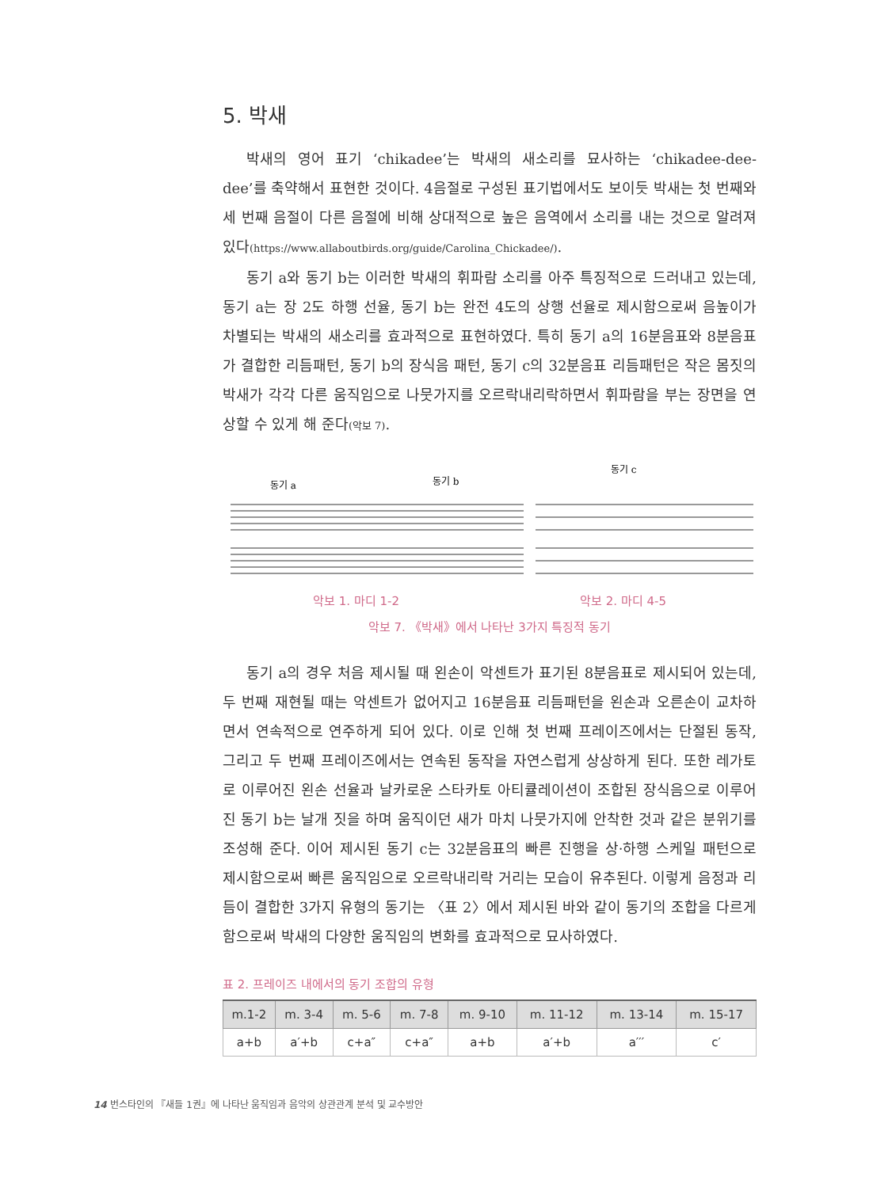5. 박새
박새의 영어 표기 ‘chikadee’는 박새의 새소리를 묘사하는 ‘chikadee-dee-dee’를 축약해서 표현한 것이다. 4음절로 구성된 표기법에서도 보이듯 박새는 첫 번째와 세 번째 음절이 다른 음절에 비해 상대적으로 높은 음역에서 소리를 내는 것으로 알려져 있다(https://www.allaboutbirds.org/guide/Carolina_Chickadee/).
동기 a와 동기 b는 이러한 박새의 휘파람 소리를 아주 특징적으로 드러내고 있는데, 동기 a는 장 2도 하행 선율, 동기 b는 완전 4도의 상행 선율로 제시함으로써 음높이가 차별되는 박새의 새소리를 효과적으로 표현하였다. 특히 동기 a의 16분음표와 8분음표가 결합한 리듬패턴, 동기 b의 장식음 패턴, 동기 c의 32분음표 리듬패턴은 작은 몸짓의 박새가 각각 다른 움직임으로 나뭇가지를 오르락내리락하면서 휘파람을 부는 장면을 연상할 수 있게 해 준다(악보 7).
동기 a
동기 b
동기 c
악보 1. 마디 1-2 악보 2. 마디 4-5
악보 7. 《박새》에서 나타난 3가지 특징적 동기
동기 a의 경우 처음 제시될 때 왼손이 악센트가 표기된 8분음표로 제시되어 있는데, 두 번째 재현될 때는 악센트가 없어지고 16분음표 리듬패턴을 왼손과 오른손이 교차하면서 연속적으로 연주하게 되어 있다. 이로 인해 첫 번째 프레이즈에서는 단절된 동작, 그리고 두 번째 프레이즈에서는 연속된 동작을 자연스럽게 상상하게 된다. 또한 레가토로 이루어진 왼손 선율과 날카로운 스타카토 아티큘레이션이 조합된 장식음으로 이루어진 동기 b는 날개 짓을 하며 움직이던 새가 마치 나뭇가지에 안착한 것과 같은 분위기를 조성해 준다. 이어 제시된 동기 c는 32분음표의 빠른 진행을 상·하행 스케일 패턴으로 제시함으로써 빠른 움직임으로 오르락내리락 거리는 모습이 유추된다. 이렇게 음정과 리듬이 결합한 3가지 유형의 동기는 〈표 2〉에서 제시된 바와 같이 동기의 조합을 다르게 함으로써 박새의 다양한 움직임의 변화를 효과적으로 묘사하였다.
표 2. 프레이즈 내에서의 동기 조합의 유형
| m.1-2 | m. 3-4 | m. 5-6 | m. 7-8 | m. 9-10 | m. 11-12 | m. 13-14 | m. 15-17 |
| --- | --- | --- | --- | --- | --- | --- | --- |
| a+b | a′+b | c+a″ | c+a″ | a+b | a′+b | a′′′ | c′ |
14 번스타인의 『새들 1권』에 나타난 움직임과 음악의 상관관계 분석 및 교수방안